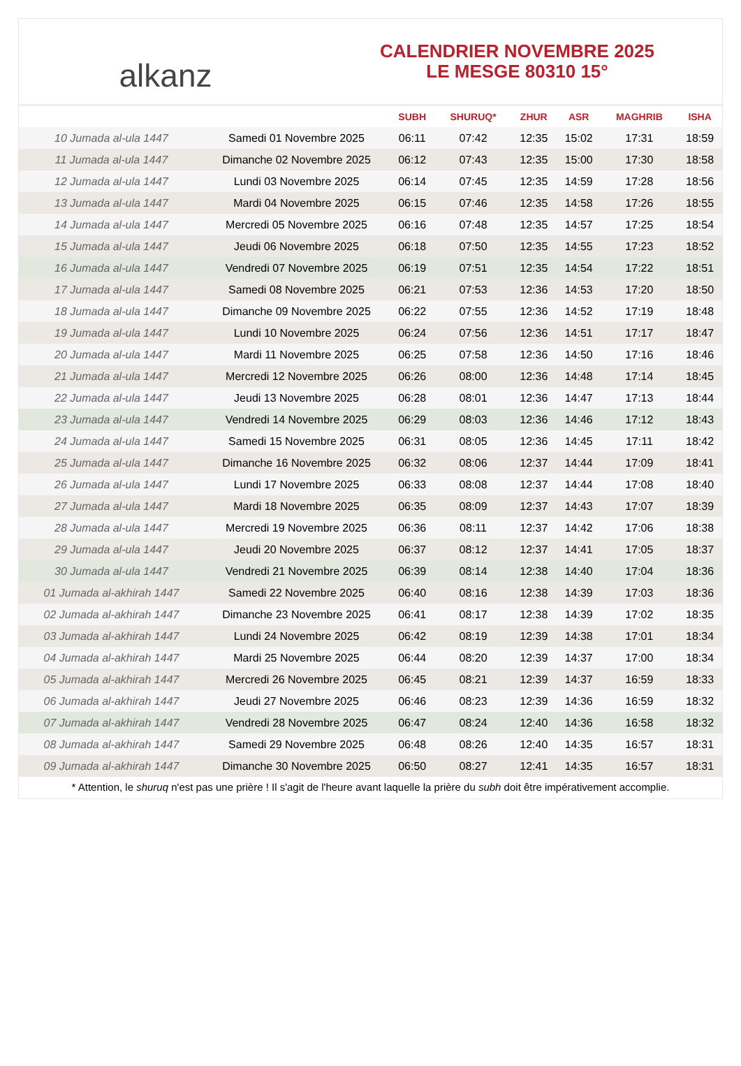alkanz
CALENDRIER NOVEMBRE 2025
LE MESGE 80310 15°
| | | SUBH | SHURUQ* | ZHUR | ASR | MAGHRIB | ISHA |
| --- | --- | --- | --- | --- | --- | --- | --- |
| 10 Jumada al-ula 1447 | Samedi 01 Novembre 2025 | 06:11 | 07:42 | 12:35 | 15:02 | 17:31 | 18:59 |
| 11 Jumada al-ula 1447 | Dimanche 02 Novembre 2025 | 06:12 | 07:43 | 12:35 | 15:00 | 17:30 | 18:58 |
| 12 Jumada al-ula 1447 | Lundi 03 Novembre 2025 | 06:14 | 07:45 | 12:35 | 14:59 | 17:28 | 18:56 |
| 13 Jumada al-ula 1447 | Mardi 04 Novembre 2025 | 06:15 | 07:46 | 12:35 | 14:58 | 17:26 | 18:55 |
| 14 Jumada al-ula 1447 | Mercredi 05 Novembre 2025 | 06:16 | 07:48 | 12:35 | 14:57 | 17:25 | 18:54 |
| 15 Jumada al-ula 1447 | Jeudi 06 Novembre 2025 | 06:18 | 07:50 | 12:35 | 14:55 | 17:23 | 18:52 |
| 16 Jumada al-ula 1447 | Vendredi 07 Novembre 2025 | 06:19 | 07:51 | 12:35 | 14:54 | 17:22 | 18:51 |
| 17 Jumada al-ula 1447 | Samedi 08 Novembre 2025 | 06:21 | 07:53 | 12:36 | 14:53 | 17:20 | 18:50 |
| 18 Jumada al-ula 1447 | Dimanche 09 Novembre 2025 | 06:22 | 07:55 | 12:36 | 14:52 | 17:19 | 18:48 |
| 19 Jumada al-ula 1447 | Lundi 10 Novembre 2025 | 06:24 | 07:56 | 12:36 | 14:51 | 17:17 | 18:47 |
| 20 Jumada al-ula 1447 | Mardi 11 Novembre 2025 | 06:25 | 07:58 | 12:36 | 14:50 | 17:16 | 18:46 |
| 21 Jumada al-ula 1447 | Mercredi 12 Novembre 2025 | 06:26 | 08:00 | 12:36 | 14:48 | 17:14 | 18:45 |
| 22 Jumada al-ula 1447 | Jeudi 13 Novembre 2025 | 06:28 | 08:01 | 12:36 | 14:47 | 17:13 | 18:44 |
| 23 Jumada al-ula 1447 | Vendredi 14 Novembre 2025 | 06:29 | 08:03 | 12:36 | 14:46 | 17:12 | 18:43 |
| 24 Jumada al-ula 1447 | Samedi 15 Novembre 2025 | 06:31 | 08:05 | 12:36 | 14:45 | 17:11 | 18:42 |
| 25 Jumada al-ula 1447 | Dimanche 16 Novembre 2025 | 06:32 | 08:06 | 12:37 | 14:44 | 17:09 | 18:41 |
| 26 Jumada al-ula 1447 | Lundi 17 Novembre 2025 | 06:33 | 08:08 | 12:37 | 14:44 | 17:08 | 18:40 |
| 27 Jumada al-ula 1447 | Mardi 18 Novembre 2025 | 06:35 | 08:09 | 12:37 | 14:43 | 17:07 | 18:39 |
| 28 Jumada al-ula 1447 | Mercredi 19 Novembre 2025 | 06:36 | 08:11 | 12:37 | 14:42 | 17:06 | 18:38 |
| 29 Jumada al-ula 1447 | Jeudi 20 Novembre 2025 | 06:37 | 08:12 | 12:37 | 14:41 | 17:05 | 18:37 |
| 30 Jumada al-ula 1447 | Vendredi 21 Novembre 2025 | 06:39 | 08:14 | 12:38 | 14:40 | 17:04 | 18:36 |
| 01 Jumada al-akhirah 1447 | Samedi 22 Novembre 2025 | 06:40 | 08:16 | 12:38 | 14:39 | 17:03 | 18:36 |
| 02 Jumada al-akhirah 1447 | Dimanche 23 Novembre 2025 | 06:41 | 08:17 | 12:38 | 14:39 | 17:02 | 18:35 |
| 03 Jumada al-akhirah 1447 | Lundi 24 Novembre 2025 | 06:42 | 08:19 | 12:39 | 14:38 | 17:01 | 18:34 |
| 04 Jumada al-akhirah 1447 | Mardi 25 Novembre 2025 | 06:44 | 08:20 | 12:39 | 14:37 | 17:00 | 18:34 |
| 05 Jumada al-akhirah 1447 | Mercredi 26 Novembre 2025 | 06:45 | 08:21 | 12:39 | 14:37 | 16:59 | 18:33 |
| 06 Jumada al-akhirah 1447 | Jeudi 27 Novembre 2025 | 06:46 | 08:23 | 12:39 | 14:36 | 16:59 | 18:32 |
| 07 Jumada al-akhirah 1447 | Vendredi 28 Novembre 2025 | 06:47 | 08:24 | 12:40 | 14:36 | 16:58 | 18:32 |
| 08 Jumada al-akhirah 1447 | Samedi 29 Novembre 2025 | 06:48 | 08:26 | 12:40 | 14:35 | 16:57 | 18:31 |
| 09 Jumada al-akhirah 1447 | Dimanche 30 Novembre 2025 | 06:50 | 08:27 | 12:41 | 14:35 | 16:57 | 18:31 |
* Attention, le shuruq n'est pas une prière ! Il s'agit de l'heure avant laquelle la prière du subh doit être impérativement accomplie.